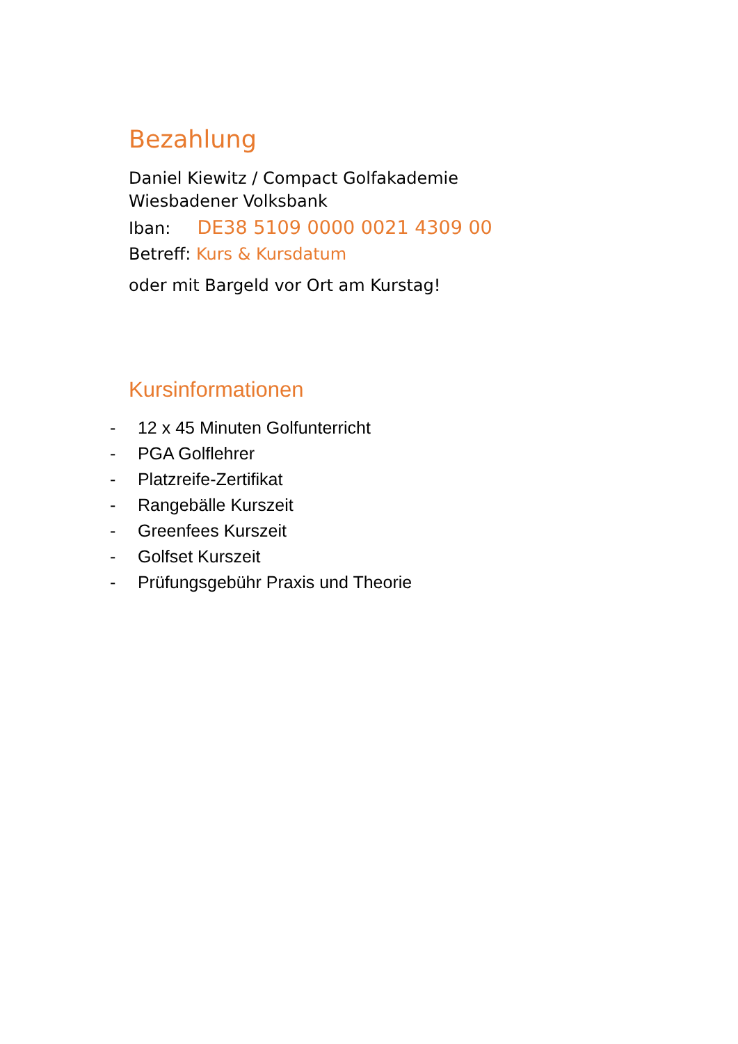Bezahlung
Daniel Kiewitz / Compact Golfakademie
Wiesbadener Volksbank
Iban: DE38 5109 0000 0021 4309 00
Betreff: Kurs & Kursdatum
oder mit Bargeld vor Ort am Kurstag!
Kursinformationen
- 12 x 45 Minuten Golfunterricht
- PGA Golflehrer
- Platzreife-Zertifikat
- Rangebälle Kurszeit
- Greenfees Kurszeit
- Golfset Kurszeit
- Prüfungsgebühr Praxis und Theorie